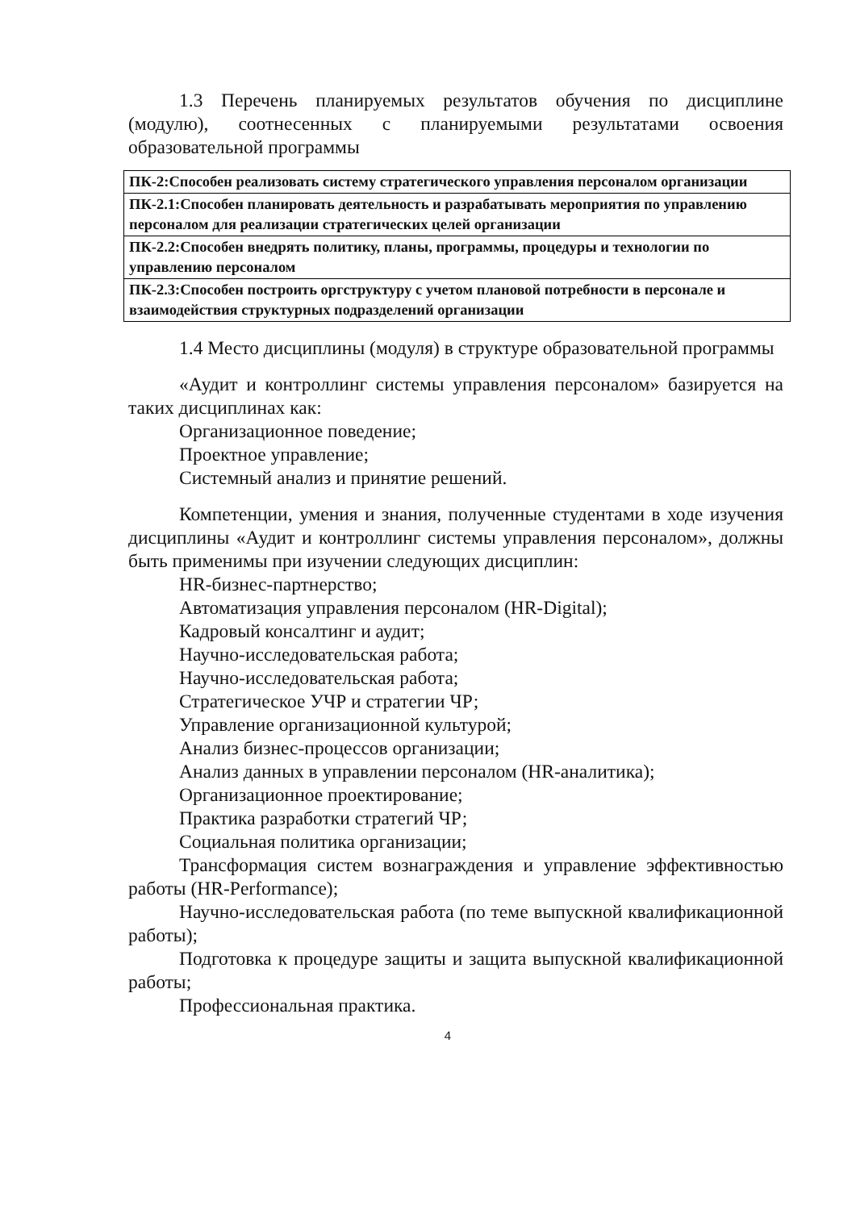1.3 Перечень планируемых результатов обучения по дисциплине (модулю), соотнесенных с планируемыми результатами освоения образовательной программы
| ПК-2:Способен реализовать систему стратегического управления персоналом организации |
| ПК-2.1:Способен планировать деятельность и разрабатывать мероприятия по управлению персоналом для реализации стратегических целей организации |
| ПК-2.2:Способен внедрять политику, планы, программы, процедуры и технологии по управлению персоналом |
| ПК-2.3:Способен построить оргструктуру с учетом плановой потребности в персонале и взаимодействия структурных подразделений организации |
1.4 Место дисциплины (модуля) в структуре образовательной программы
«Аудит и контроллинг системы управления персоналом» базируется на таких дисциплинах как:
Организационное поведение;
Проектное управление;
Системный анализ и принятие решений.
Компетенции, умения и знания, полученные студентами в ходе изучения дисциплины «Аудит и контроллинг системы управления персоналом», должны быть применимы при изучении следующих дисциплин:
HR-бизнес-партнерство;
Автоматизация управления персоналом (HR-Digital);
Кадровый консалтинг и аудит;
Научно-исследовательская работа;
Научно-исследовательская работа;
Стратегическое УЧР и стратегии ЧР;
Управление организационной культурой;
Анализ бизнес-процессов организации;
Анализ данных в управлении персоналом (HR-аналитика);
Организационное проектирование;
Практика разработки стратегий ЧР;
Социальная политика организации;
Трансформация систем вознаграждения и управление эффективностью работы (HR-Performance);
Научно-исследовательская работа (по теме выпускной квалификационной работы);
Подготовка к процедуре защиты и защита выпускной квалификационной работы;
Профессиональная практика.
4